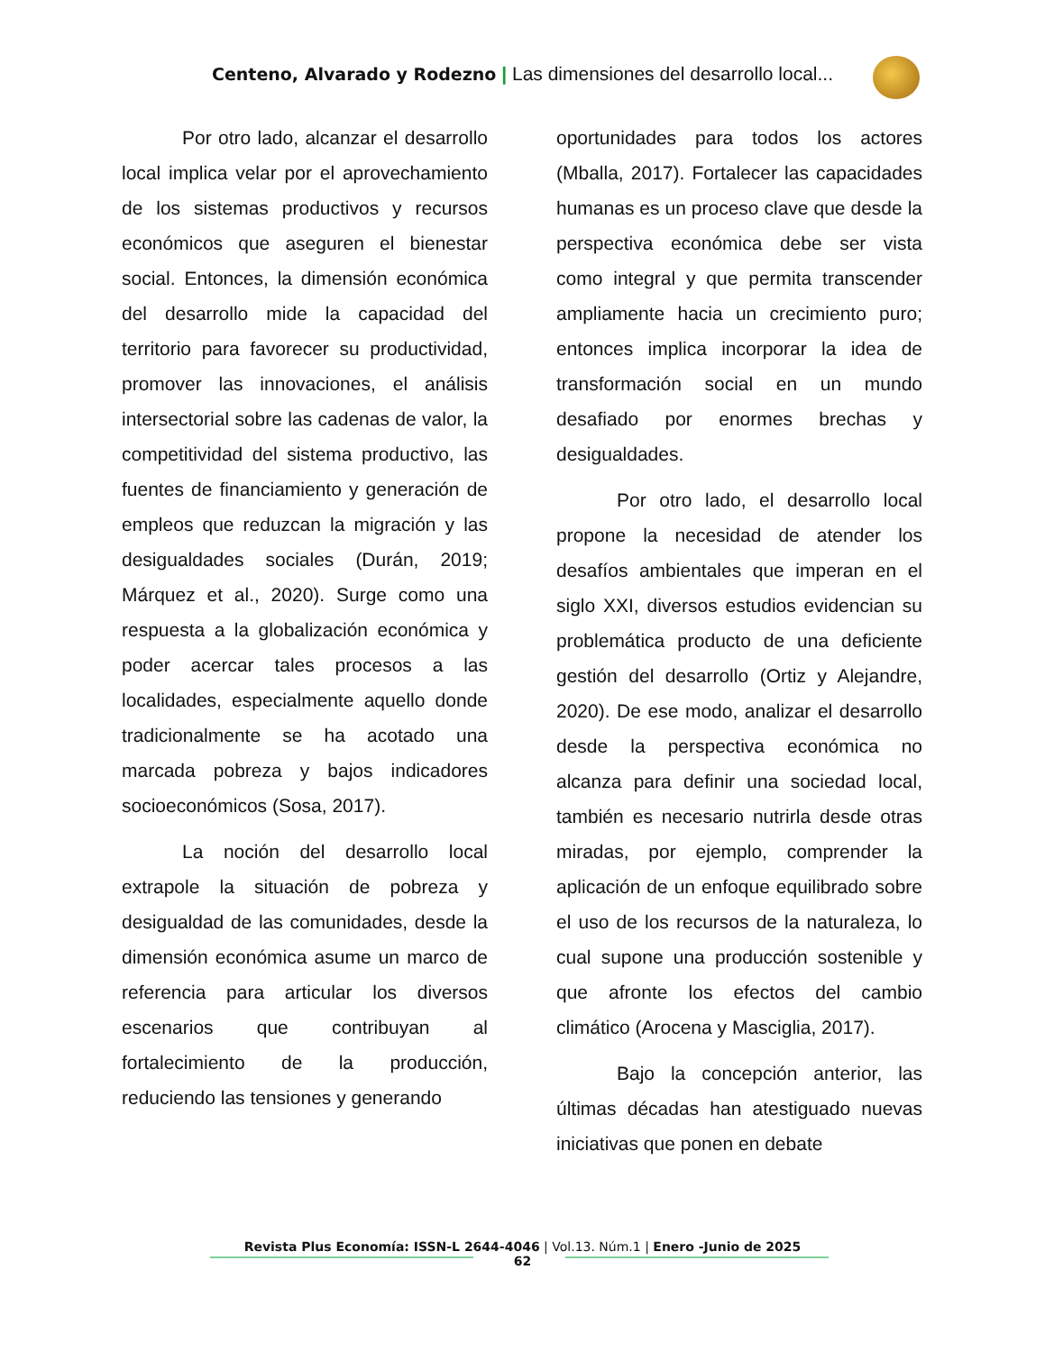Centeno, Alvarado y Rodezno | Las dimensiones del desarrollo local...
Por otro lado, alcanzar el desarrollo local implica velar por el aprovechamiento de los sistemas productivos y recursos económicos que aseguren el bienestar social. Entonces, la dimensión económica del desarrollo mide la capacidad del territorio para favorecer su productividad, promover las innovaciones, el análisis intersectorial sobre las cadenas de valor, la competitividad del sistema productivo, las fuentes de financiamiento y generación de empleos que reduzcan la migración y las desigualdades sociales (Durán, 2019; Márquez et al., 2020). Surge como una respuesta a la globalización económica y poder acercar tales procesos a las localidades, especialmente aquello donde tradicionalmente se ha acotado una marcada pobreza y bajos indicadores socioeconómicos (Sosa, 2017).
La noción del desarrollo local extrapole la situación de pobreza y desigualdad de las comunidades, desde la dimensión económica asume un marco de referencia para articular los diversos escenarios que contribuyan al fortalecimiento de la producción, reduciendo las tensiones y generando
oportunidades para todos los actores (Mballa, 2017). Fortalecer las capacidades humanas es un proceso clave que desde la perspectiva económica debe ser vista como integral y que permita transcender ampliamente hacia un crecimiento puro; entonces implica incorporar la idea de transformación social en un mundo desafiado por enormes brechas y desigualdades.
Por otro lado, el desarrollo local propone la necesidad de atender los desafíos ambientales que imperan en el siglo XXI, diversos estudios evidencian su problemática producto de una deficiente gestión del desarrollo (Ortiz y Alejandre, 2020). De ese modo, analizar el desarrollo desde la perspectiva económica no alcanza para definir una sociedad local, también es necesario nutrirla desde otras miradas, por ejemplo, comprender la aplicación de un enfoque equilibrado sobre el uso de los recursos de la naturaleza, lo cual supone una producción sostenible y que afronte los efectos del cambio climático (Arocena y Masciglia, 2017).
Bajo la concepción anterior, las últimas décadas han atestiguado nuevas iniciativas que ponen en debate
Revista Plus Economía: ISSN-L 2644-4046 | Vol.13. Núm.1 | Enero -Junio de 2025
62